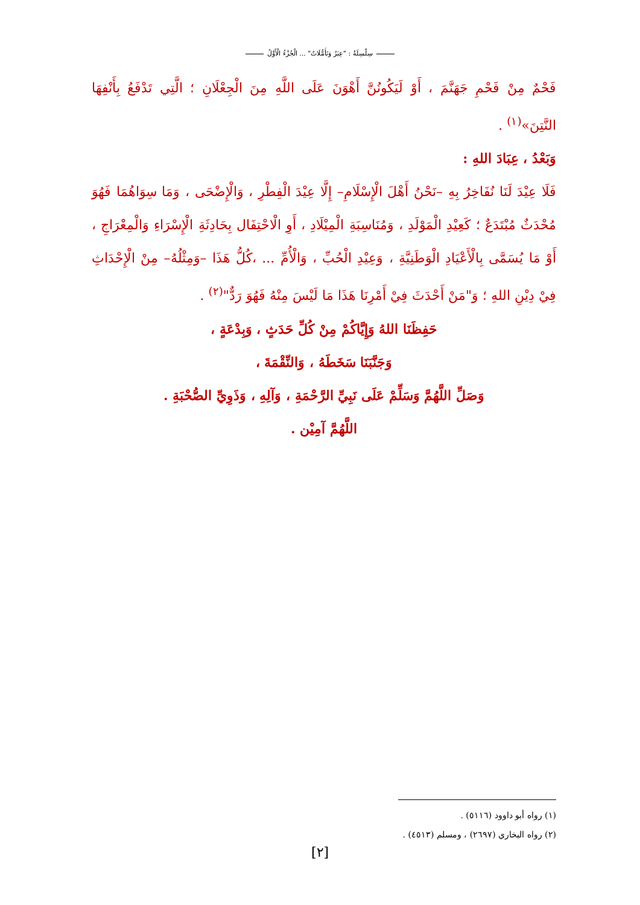سِلْسِلَةُ : "عِبَرٌ وَتَأَمُّلَاتٌ" ... الْجُزْءُ الْأَوَّلُ
فَحْمٌ مِنْ فَحْمِ جَهَنَّمَ ، أَوْ لَيَكُونُنَّ أَهْوَنَ عَلَى اللَّهِ مِنَ الْجِعْلَانِ ؛ الَّتِي تَدْفَعُ بِأَنْفِهَا النَّتِنَ»<sup>(١)</sup> .
وَبَعْدُ ، عِبَادَ اللهِ :
فَلَا عِيْدَ لَنَا نُفَاخِرُ بِهِ –نَحْنُ أَهْلَ الْإِسْلَامِ– إِلَّا عِيْدَ الْفِطْرِ ، وَالْإِضْحَى ، وَمَا سِوَاهُمَا فَهُوَ مُحْدَثٌ مُبْتَدَعٌ ؛ كَعِيْدِ الْمَوْلَدِ ، وَمُنَاسِبَةِ الْمِيْلَادِ ، أَوِ الْاحْتِفَال بِحَادِثَةِ الْإِسْرَاءِ وَالْمِعْرَاجِ ، أَوْ مَا يُسَمَّى بِالْأَعْيَادِ الْوَطَنِيَّةِ ، وَعِيْدِ الْحُبِّ ، وَالْأُمِّ ... ،كُلُّ هَذَا –وَمِثْلُهُ– مِنْ الْإِحْدَاثِ فِيْ دِيْنِ اللهِ ؛ وَ"مَنْ أَحْدَثَ فِيْ أَمْرِنَا هَذَا مَا لَيْسَ مِنْهُ فَهُوَ رَدٌّ"<sup>(٢)</sup> .
حَفِظَنَا اللهُ وَإِيَّاكُمْ مِنْ كُلِّ حَدَثٍ ، وَبِدْعَةٍ ،
وَجَنَّبَنَا سَخَطَهُ ، وَالنِّقْمَةَ ،
وَصَلِّ اللَّهُمَّ وَسَلِّمْ عَلَى نَبِيِّ الرَّحْمَةِ ، وَآلِهِ ، وَذَوِيِّ الصُّحْبَةِ .
اللَّهُمَّ آمِيْن .
(١) رواه أبو داوود (٥١١٦) .
(٢) رواه البخاري (٢٦٩٧) ، ومسلم (٤٥١٣) .
[٢]